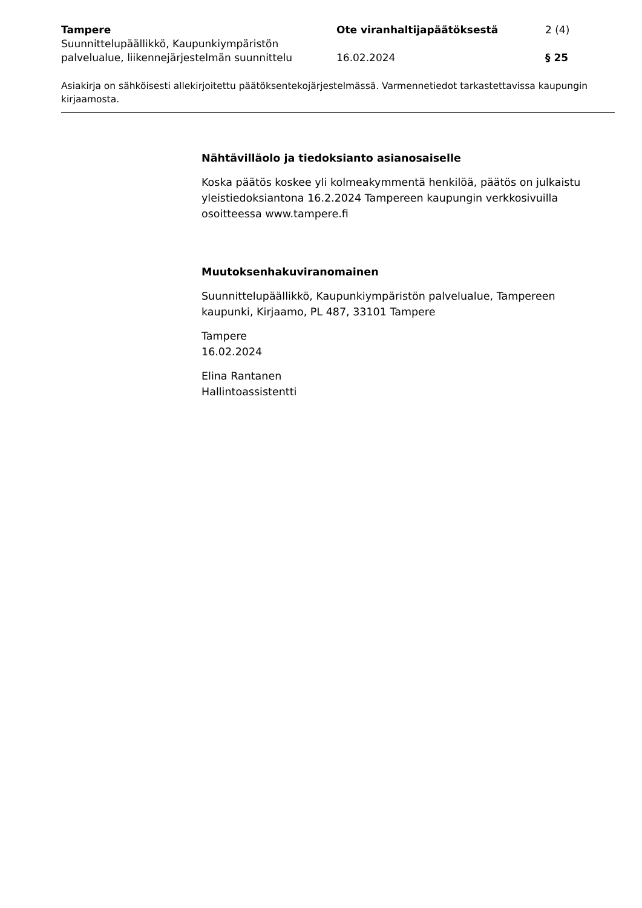Tampere
Suunnittelupäällikkö, Kaupunkiympäristön palvelualue, liikennejärjestelmän suunnittelu
Ote viranhaltijapäätöksestä
16.02.2024
2 (4)
§ 25
Asiakirja on sähköisesti allekirjoitettu päätöksentekojärjestelmässä. Varmennetiedot tarkastettavissa kaupungin kirjaamosta.
Nähtävilläolo ja tiedoksianto asianosaiselle
Koska päätös koskee yli kolmeakymmentä henkilöä, päätös on julkaistu yleistiedoksiantona 16.2.2024 Tampereen kaupungin verkkosivuilla osoitteessa www.tampere.fi
Muutoksenhakuviranomainen
Suunnittelupäällikkö, Kaupunkiympäristön palvelualue, Tampereen kaupunki, Kirjaamo, PL 487, 33101 Tampere
Tampere
16.02.2024
Elina Rantanen
Hallintoassistentti